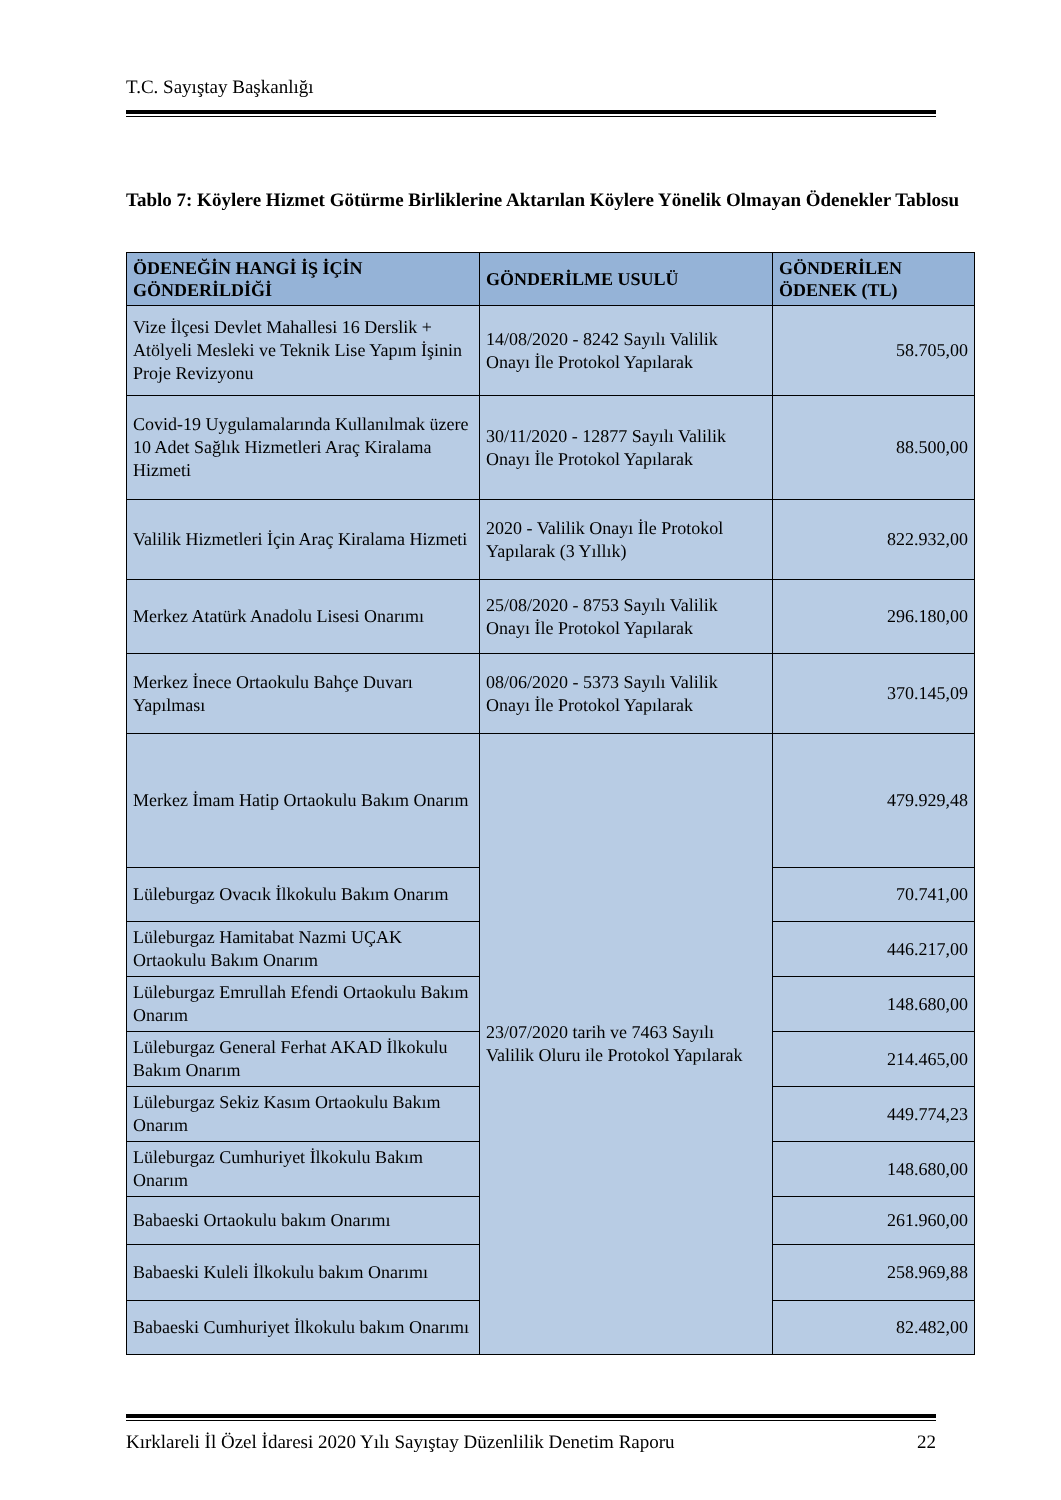T.C. Sayıştay Başkanlığı
Tablo 7: Köylere Hizmet Götürme Birliklerine Aktarılan Köylere Yönelik Olmayan Ödenekler Tablosu
| ÖDENEĞİN HANGİ İŞ İÇİN GÖNDERİLDİĞİ | GÖNDERİLME USULÜ | GÖNDERİLEN ÖDENEK (TL) |
| --- | --- | --- |
| Vize İlçesi Devlet Mahallesi 16 Derslik + Atölyeli Mesleki ve Teknik Lise Yapım İşinin Proje Revizyonu | 14/08/2020 - 8242 Sayılı Valilik Onayı İle Protokol Yapılarak | 58.705,00 |
| Covid-19 Uygulamalarında Kullanılmak üzere 10 Adet Sağlık Hizmetleri Araç Kiralama Hizmeti | 30/11/2020 - 12877 Sayılı Valilik Onayı İle Protokol Yapılarak | 88.500,00 |
| Valilik Hizmetleri İçin Araç Kiralama Hizmeti | 2020 - Valilik Onayı İle Protokol Yapılarak (3 Yıllık) | 822.932,00 |
| Merkez Atatürk Anadolu Lisesi Onarımı | 25/08/2020 - 8753 Sayılı Valilik Onayı İle Protokol Yapılarak | 296.180,00 |
| Merkez İnece Ortaokulu Bahçe Duvarı Yapılması | 08/06/2020 - 5373 Sayılı Valilik Onayı İle Protokol Yapılarak | 370.145,09 |
| Merkez İmam Hatip Ortaokulu Bakım Onarım | 23/07/2020 tarih ve 7463 Sayılı Valilik Oluru ile Protokol Yapılarak | 479.929,48 |
| Lüleburgaz Ovacık İlkokulu Bakım Onarım | | 70.741,00 |
| Lüleburgaz Hamitabat Nazmi UÇAK Ortaokulu Bakım Onarım | | 446.217,00 |
| Lüleburgaz Emrullah Efendi Ortaokulu Bakım Onarım | | 148.680,00 |
| Lüleburgaz General Ferhat AKAD İlkokulu Bakım Onarım | | 214.465,00 |
| Lüleburgaz Sekiz Kasım Ortaokulu Bakım Onarım | | 449.774,23 |
| Lüleburgaz Cumhuriyet İlkokulu Bakım Onarım | | 148.680,00 |
| Babaeski Ortaokulu bakım Onarımı | | 261.960,00 |
| Babaeski Kuleli İlkokulu bakım Onarımı | | 258.969,88 |
| Babaeski Cumhuriyet İlkokulu bakım Onarımı | | 82.482,00 |
Kırklareli İl Özel İdaresi 2020 Yılı Sayıştay Düzenlilik Denetim Raporu 22